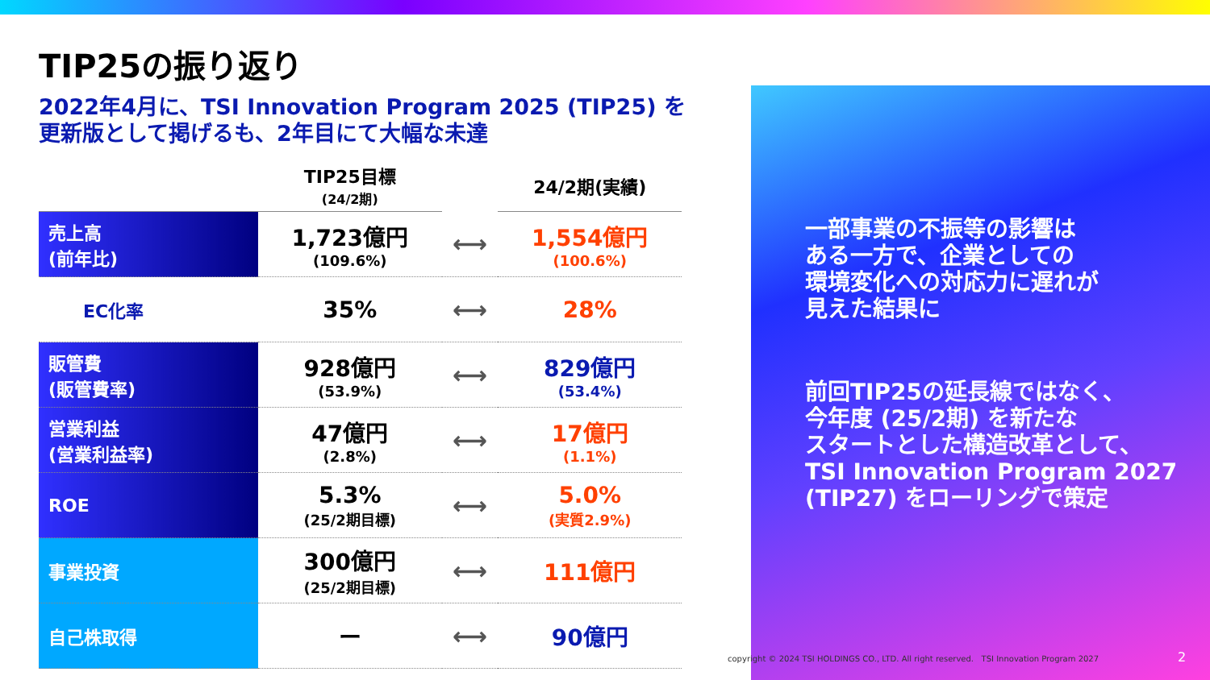TIP25の振り返り
2022年4月に、TSI Innovation Program 2025 (TIP25) を
更新版として掲げるも、2年目にて大幅な未達
| | TIP25目標 (24/2期) | | 24/2期(実績) |
| --- | --- | --- | --- |
| 売上高 (前年比) | 1,723億円 (109.6%) | ⟷ | 1,554億円 (100.6%) |
| EC化率 | 35% | ⟷ | 28% |
| 販管費 (販管費率) | 928億円 (53.9%) | ⟷ | 829億円 (53.4%) |
| 営業利益 (営業利益率) | 47億円 (2.8%) | ⟷ | 17億円 (1.1%) |
| ROE | 5.3% (25/2期目標) | ⟷ | 5.0% (実質2.9%) |
| 事業投資 | 300億円 (25/2期目標) | ⟷ | 111億円 |
| 自己株取得 | ー | ⟷ | 90億円 |
一部事業の不振等の影響は
ある一方で、企業としての
環境変化への対応力に遅れが
見えた結果に
前回TIP25の延長線ではなく、
今年度 (25/2期) を新たな
スタートとした構造改革として、
TSI Innovation Program 2027
(TIP27) をローリングで策定
copyright © 2024 TSI HOLDINGS CO., LTD. All right reserved. TSI Innovation Program 2027
2